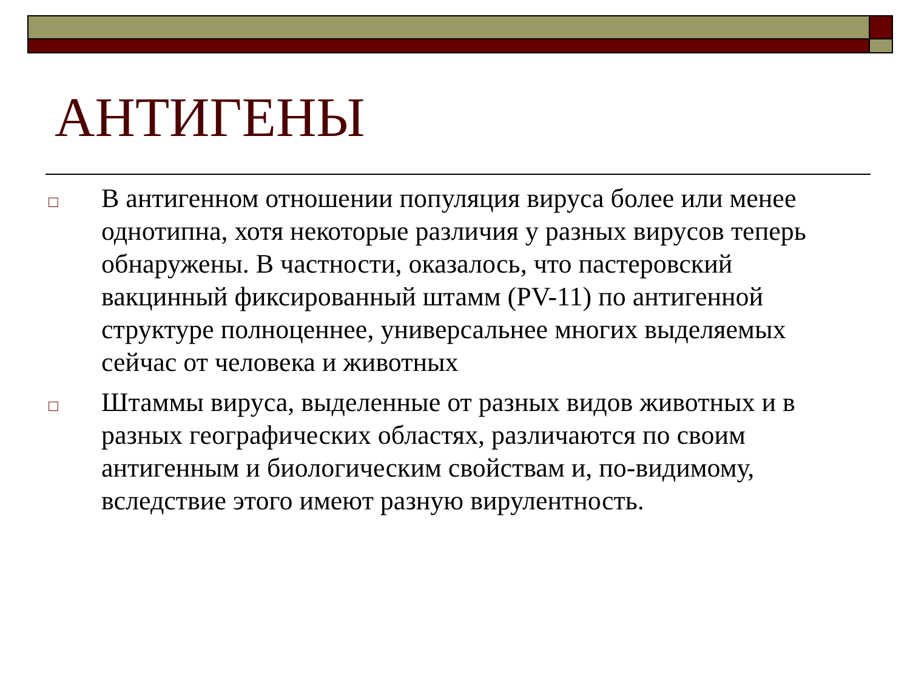АНТИГЕНЫ
□
В антигенном отношении популяция вируса более или менее однотипна, хотя некоторые различия у разных вирусов теперь обнаружены. В частности, оказалось, что пастеровский вакцинный фиксированный штамм (PV-11) по антигенной структуре полноценнее, универсальнее многих выделяемых сейчас от человека и животных
□
Штаммы вируса, выделенные от разных видов животных и в разных географических областях, различаются по своим антигенным и биологическим свойствам и, по-видимому, вследствие этого имеют разную вирулентность.